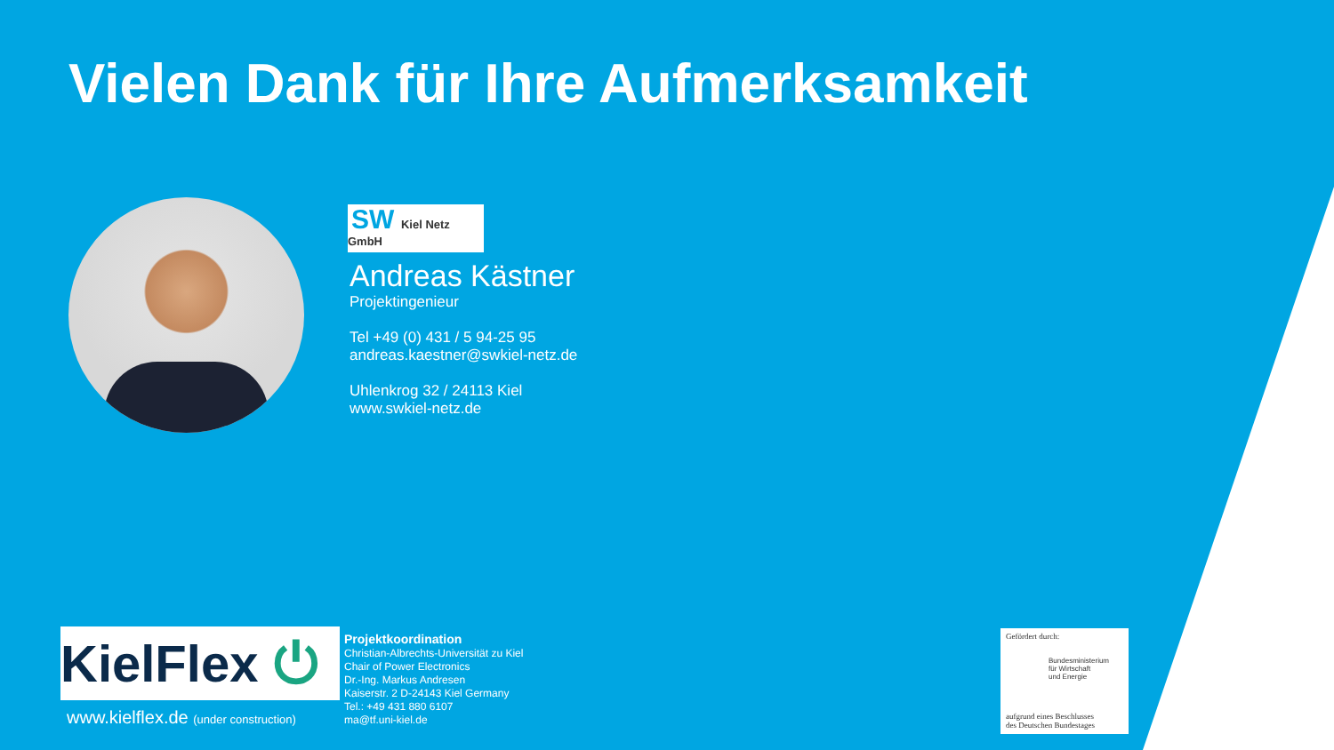Vielen Dank für Ihre Aufmerksamkeit
SW Kiel Netz GmbH
Andreas Kästner
Projektingenieur
Tel +49 (0) 431 / 5 94-25 95
andreas.kaestner@swkiel-netz.de
Uhlenkrog 32 / 24113 Kiel
www.swkiel-netz.de
KielFlex ⏻
www.kielflex.de (under construction)
Projektkoordination
Christian-Albrechts-Universität zu Kiel
Chair of Power Electronics
Dr.-Ing. Markus Andresen
Kaiserstr. 2 D-24143 Kiel Germany
Tel.: +49 431 880 6107
ma@tf.uni-kiel.de
Gefördert durch:
Bundesministerium
für Wirtschaft
und Energie
aufgrund eines Beschlusses
des Deutschen Bundestages